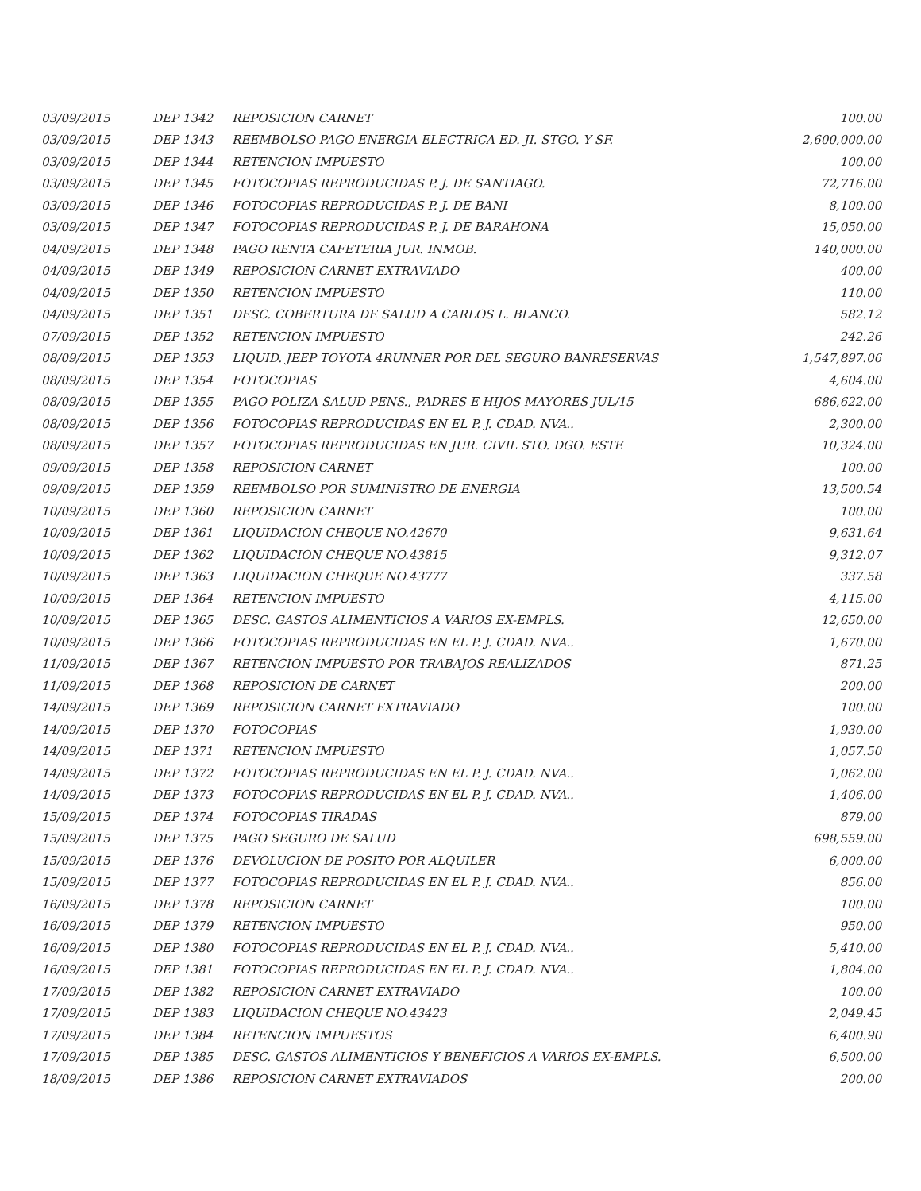| 03/09/2015 | DEP 1342 | REPOSICION CARNET | 100.00 |
| 03/09/2015 | DEP 1343 | REEMBOLSO PAGO ENERGIA ELECTRICA ED. JI. STGO. Y SF. | 2,600,000.00 |
| 03/09/2015 | DEP 1344 | RETENCION IMPUESTO | 100.00 |
| 03/09/2015 | DEP 1345 | FOTOCOPIAS REPRODUCIDAS P. J. DE SANTIAGO. | 72,716.00 |
| 03/09/2015 | DEP 1346 | FOTOCOPIAS REPRODUCIDAS P. J. DE BANI | 8,100.00 |
| 03/09/2015 | DEP 1347 | FOTOCOPIAS REPRODUCIDAS P. J. DE BARAHONA | 15,050.00 |
| 04/09/2015 | DEP 1348 | PAGO RENTA CAFETERIA JUR. INMOB. | 140,000.00 |
| 04/09/2015 | DEP 1349 | REPOSICION CARNET EXTRAVIADO | 400.00 |
| 04/09/2015 | DEP 1350 | RETENCION IMPUESTO | 110.00 |
| 04/09/2015 | DEP 1351 | DESC. COBERTURA DE SALUD A CARLOS L. BLANCO. | 582.12 |
| 07/09/2015 | DEP 1352 | RETENCION IMPUESTO | 242.26 |
| 08/09/2015 | DEP 1353 | LIQUID. JEEP TOYOTA 4RUNNER POR DEL SEGURO BANRESERVAS | 1,547,897.06 |
| 08/09/2015 | DEP 1354 | FOTOCOPIAS | 4,604.00 |
| 08/09/2015 | DEP 1355 | PAGO POLIZA SALUD PENS., PADRES E HIJOS MAYORES JUL/15 | 686,622.00 |
| 08/09/2015 | DEP 1356 | FOTOCOPIAS REPRODUCIDAS EN EL P. J. CDAD. NVA.. | 2,300.00 |
| 08/09/2015 | DEP 1357 | FOTOCOPIAS REPRODUCIDAS EN JUR. CIVIL STO. DGO. ESTE | 10,324.00 |
| 09/09/2015 | DEP 1358 | REPOSICION CARNET | 100.00 |
| 09/09/2015 | DEP 1359 | REEMBOLSO POR SUMINISTRO DE ENERGIA | 13,500.54 |
| 10/09/2015 | DEP 1360 | REPOSICION CARNET | 100.00 |
| 10/09/2015 | DEP 1361 | LIQUIDACION CHEQUE NO.42670 | 9,631.64 |
| 10/09/2015 | DEP 1362 | LIQUIDACION CHEQUE NO.43815 | 9,312.07 |
| 10/09/2015 | DEP 1363 | LIQUIDACION CHEQUE NO.43777 | 337.58 |
| 10/09/2015 | DEP 1364 | RETENCION IMPUESTO | 4,115.00 |
| 10/09/2015 | DEP 1365 | DESC. GASTOS ALIMENTICIOS A VARIOS EX-EMPLS. | 12,650.00 |
| 10/09/2015 | DEP 1366 | FOTOCOPIAS REPRODUCIDAS EN EL P. J. CDAD. NVA.. | 1,670.00 |
| 11/09/2015 | DEP 1367 | RETENCION IMPUESTO POR TRABAJOS REALIZADOS | 871.25 |
| 11/09/2015 | DEP 1368 | REPOSICION DE CARNET | 200.00 |
| 14/09/2015 | DEP 1369 | REPOSICION CARNET EXTRAVIADO | 100.00 |
| 14/09/2015 | DEP 1370 | FOTOCOPIAS | 1,930.00 |
| 14/09/2015 | DEP 1371 | RETENCION IMPUESTO | 1,057.50 |
| 14/09/2015 | DEP 1372 | FOTOCOPIAS REPRODUCIDAS EN EL P. J. CDAD. NVA.. | 1,062.00 |
| 14/09/2015 | DEP 1373 | FOTOCOPIAS REPRODUCIDAS EN EL P. J. CDAD. NVA.. | 1,406.00 |
| 15/09/2015 | DEP 1374 | FOTOCOPIAS TIRADAS | 879.00 |
| 15/09/2015 | DEP 1375 | PAGO SEGURO DE SALUD | 698,559.00 |
| 15/09/2015 | DEP 1376 | DEVOLUCION DE POSITO POR ALQUILER | 6,000.00 |
| 15/09/2015 | DEP 1377 | FOTOCOPIAS REPRODUCIDAS EN EL P. J. CDAD. NVA.. | 856.00 |
| 16/09/2015 | DEP 1378 | REPOSICION CARNET | 100.00 |
| 16/09/2015 | DEP 1379 | RETENCION IMPUESTO | 950.00 |
| 16/09/2015 | DEP 1380 | FOTOCOPIAS REPRODUCIDAS EN EL P. J. CDAD. NVA.. | 5,410.00 |
| 16/09/2015 | DEP 1381 | FOTOCOPIAS REPRODUCIDAS EN EL P. J. CDAD. NVA.. | 1,804.00 |
| 17/09/2015 | DEP 1382 | REPOSICION CARNET EXTRAVIADO | 100.00 |
| 17/09/2015 | DEP 1383 | LIQUIDACION CHEQUE NO.43423 | 2,049.45 |
| 17/09/2015 | DEP 1384 | RETENCION IMPUESTOS | 6,400.90 |
| 17/09/2015 | DEP 1385 | DESC. GASTOS ALIMENTICIOS Y BENEFICIOS A VARIOS EX-EMPLS. | 6,500.00 |
| 18/09/2015 | DEP 1386 | REPOSICION CARNET EXTRAVIADOS | 200.00 |